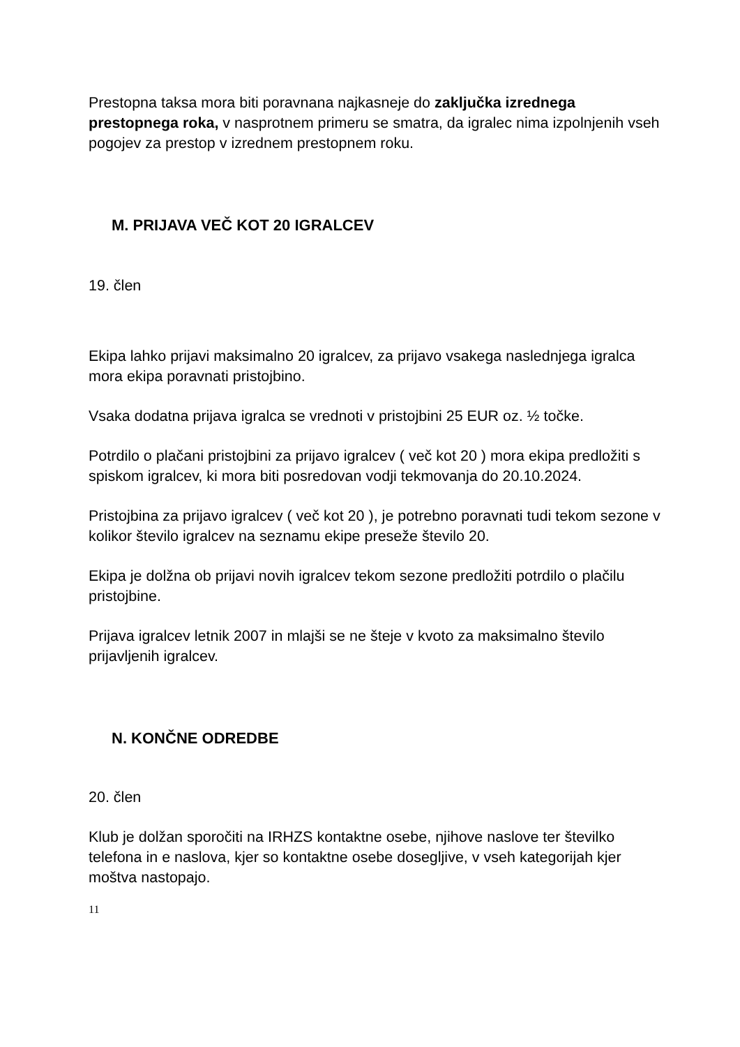Prestopna taksa mora biti poravnana najkasneje do zaključka izrednega prestopnega roka, v nasprotnem primeru se smatra, da igralec nima izpolnjenih vseh pogojev za prestop v izrednem prestopnem roku.
M. PRIJAVA VEČ KOT 20 IGRALCEV
19. člen
Ekipa lahko prijavi maksimalno 20 igralcev, za prijavo vsakega naslednjega igralca mora ekipa poravnati pristojbino.
Vsaka dodatna prijava igralca se vrednoti v pristojbini 25 EUR oz. ½ točke.
Potrdilo o plačani pristojbini za prijavo igralcev ( več kot 20 ) mora ekipa predložiti s spiskom igralcev, ki mora biti posredovan vodji tekmovanja do 20.10.2024.
Pristojbina za prijavo igralcev ( več kot 20 ), je potrebno poravnati tudi tekom sezone v kolikor število igralcev na seznamu ekipe preseže število 20.
Ekipa je dolžna ob prijavi novih igralcev tekom sezone predložiti potrdilo o plačilu pristojbine.
Prijava igralcev letnik 2007 in mlajši se ne šteje v kvoto za maksimalno število prijavljenih igralcev.
N. KONČNE ODREDBE
20. člen
Klub je dolžan sporočiti na IRHZS kontaktne osebe, njihove naslove ter številko telefona in e naslova, kjer so kontaktne osebe dosegljive, v vseh kategorijah kjer moštva nastopajo.
11